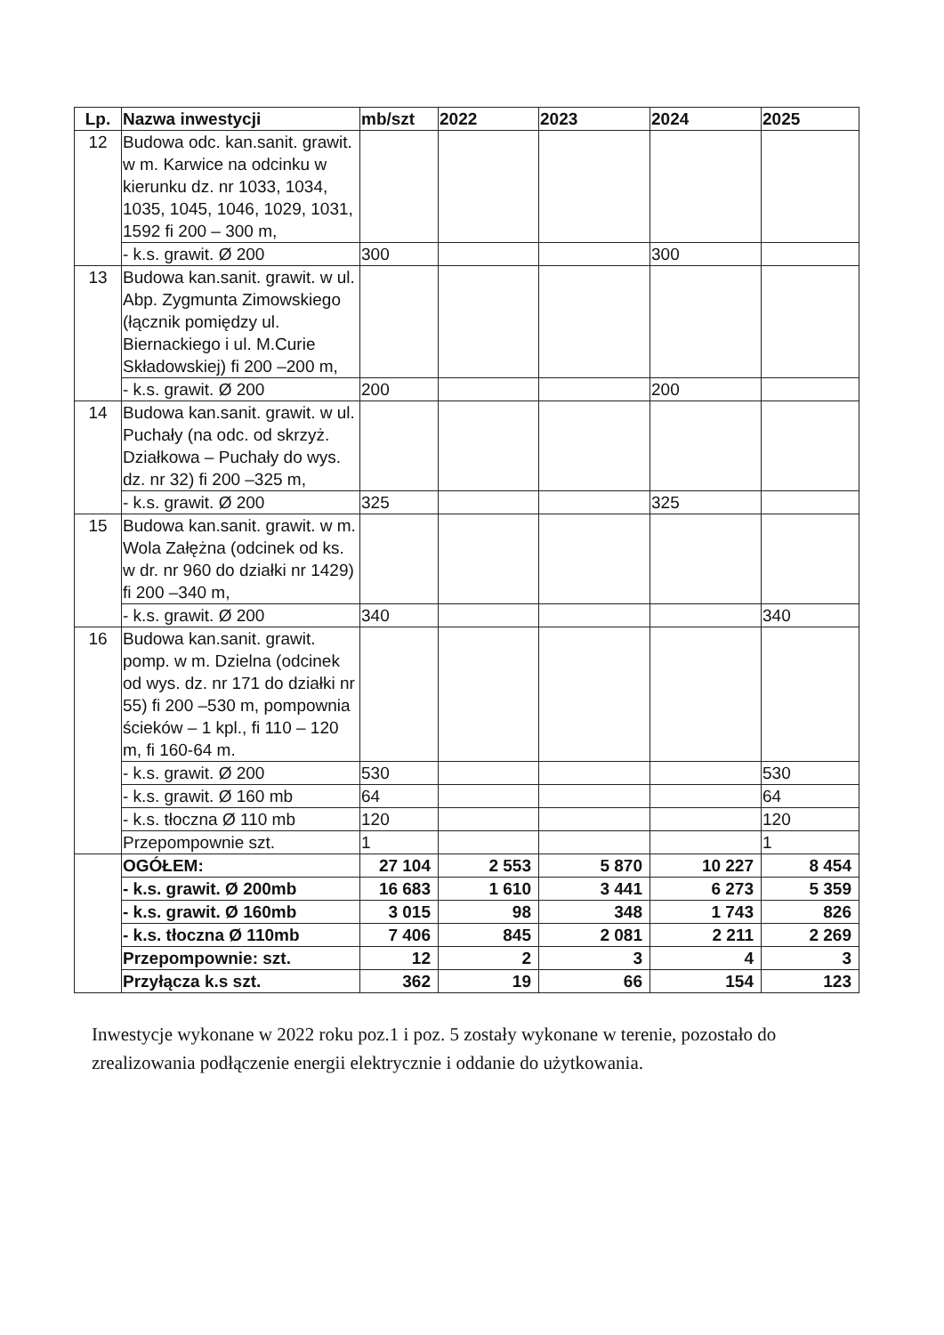| Lp. | Nazwa inwestycji | mb/szt | 2022 | 2023 | 2024 | 2025 |
| --- | --- | --- | --- | --- | --- | --- |
| 12 | Budowa odc. kan.sanit. grawit. w m. Karwice na odcinku w kierunku dz. nr 1033, 1034, 1035, 1045, 1046, 1029, 1031, 1592 fi 200 – 300 m, | | | | | |
| | - k.s. grawit. Ø 200 | 300 | | | 300 | |
| 13 | Budowa kan.sanit. grawit. w ul. Abp. Zygmunta Zimowskiego (łącznik pomiędzy ul. Biernackiego i ul. M.Curie Składowskiej) fi 200 –200 m, | | | | | |
| | - k.s. grawit. Ø 200 | 200 | | | 200 | |
| 14 | Budowa kan.sanit. grawit. w ul. Puchały (na odc. od skrzyż. Działkowa – Puchały do wys. dz. nr 32) fi 200 –325 m, | | | | | |
| | - k.s. grawit. Ø 200 | 325 | | | 325 | |
| 15 | Budowa kan.sanit. grawit. w m. Wola Załężna (odcinek od ks. w dr. nr 960 do działki nr 1429) fi 200 –340 m, | | | | | |
| | - k.s. grawit. Ø 200 | 340 | | | | 340 |
| 16 | Budowa kan.sanit. grawit. pomp. w m. Dzielna (odcinek od wys. dz. nr 171 do działki nr 55) fi 200 –530 m, pompownia ścieków – 1 kpl., fi 110 – 120 m, fi 160-64 m. | | | | | |
| | - k.s. grawit. Ø 200 | 530 | | | | 530 |
| | - k.s. grawit. Ø 160 mb | 64 | | | | 64 |
| | - k.s. tłoczna Ø 110 mb | 120 | | | | 120 |
| | Przepompownie szt. | 1 | | | | 1 |
| | OGÓŁEM: | 27 104 | 2 553 | 5 870 | 10 227 | 8 454 |
| | - k.s. grawit. Ø 200mb | 16 683 | 1 610 | 3 441 | 6 273 | 5 359 |
| | - k.s. grawit. Ø 160mb | 3 015 | 98 | 348 | 1 743 | 826 |
| | - k.s. tłoczna Ø 110mb | 7 406 | 845 | 2 081 | 2 211 | 2 269 |
| | Przepompownie: szt. | 12 | 2 | 3 | 4 | 3 |
| | Przyłącza k.s szt. | 362 | 19 | 66 | 154 | 123 |
Inwestycje wykonane w 2022 roku poz.1 i poz. 5 zostały wykonane w terenie, pozostało do zrealizowania podłączenie energii elektrycznie i oddanie do użytkowania.